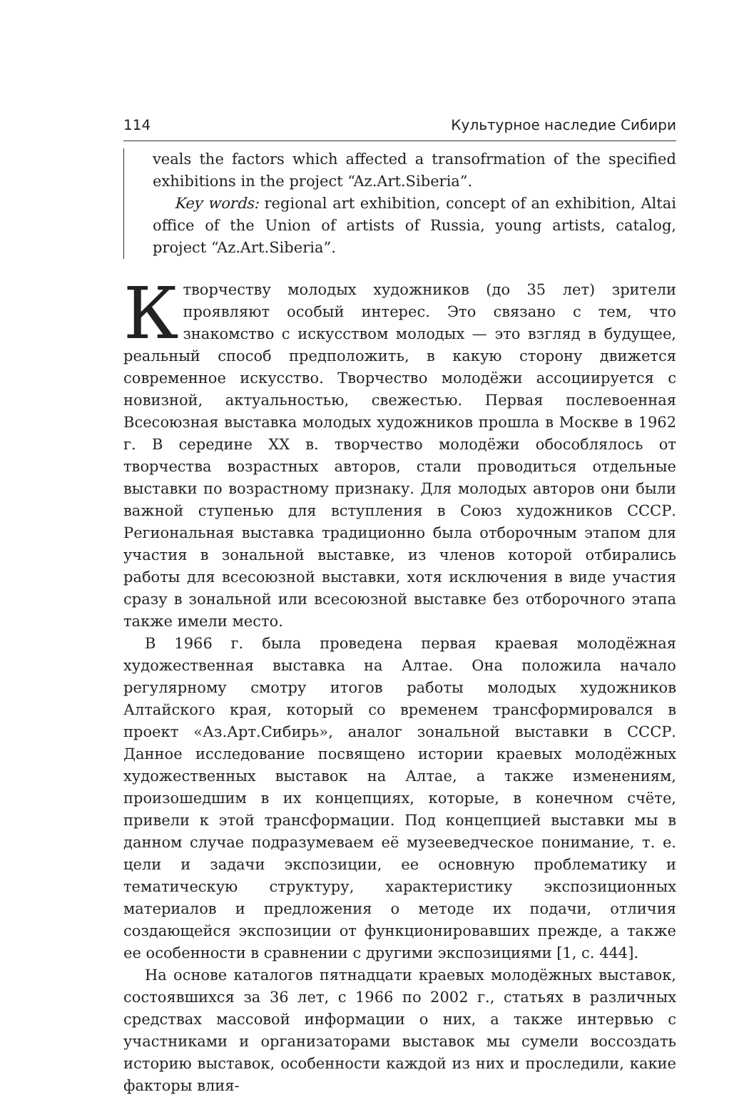114 Культурное наследие Сибири
veals the factors which affected a transofrmation of the specified exhibitions in the project “Az.Art.Siberia”.
Key words: regional art exhibition, concept of an exhibition, Altai office of the Union of artists of Russia, young artists, catalog, project “Az.Art.Siberia”.
К творчеству молодых художников (до 35 лет) зрители проявляют особый интерес. Это связано с тем, что знакомство с искусством молодых — это взгляд в будущее, реальный способ предположить, в какую сторону движется современное искусство. Творчество молодёжи ассоциируется с новизной, актуальностью, свежестью. Первая послевоенная Всесоюзная выставка молодых художников прошла в Москве в 1962 г. В середине XX в. творчество молодёжи обособлялось от творчества возрастных авторов, стали проводиться отдельные выставки по возрастному признаку. Для молодых авторов они были важной ступенью для вступления в Союз художников СССР. Региональная выставка традиционно была отборочным этапом для участия в зональной выставке, из членов которой отбирались работы для всесоюзной выставки, хотя исключения в виде участия сразу в зональной или всесоюзной выставке без отборочного этапа также имели место.
В 1966 г. была проведена первая краевая молодёжная художественная выставка на Алтае. Она положила начало регулярному смотру итогов работы молодых художников Алтайского края, который со временем трансформировался в проект «Аз.Арт.Сибирь», аналог зональной выставки в СССР. Данное исследование посвящено истории краевых молодёжных художественных выставок на Алтае, а также изменениям, произошедшим в их концепциях, которые, в конечном счёте, привели к этой трансформации. Под концепцией выставки мы в данном случае подразумеваем её музееведческое понимание, т. е. цели и задачи экспозиции, ее основную проблематику и тематическую структуру, характеристику экспозиционных материалов и предложения о методе их подачи, отличия создающейся экспозиции от функционировавших прежде, а также ее особенности в сравнении с другими экспозициями [1, с. 444].
На основе каталогов пятнадцати краевых молодёжных выставок, состоявшихся за 36 лет, с 1966 по 2002 г., статьях в различных средствах массовой информации о них, а также интервью с участниками и организаторами выставок мы сумели воссоздать историю выставок, особенности каждой из них и проследили, какие факторы влия-